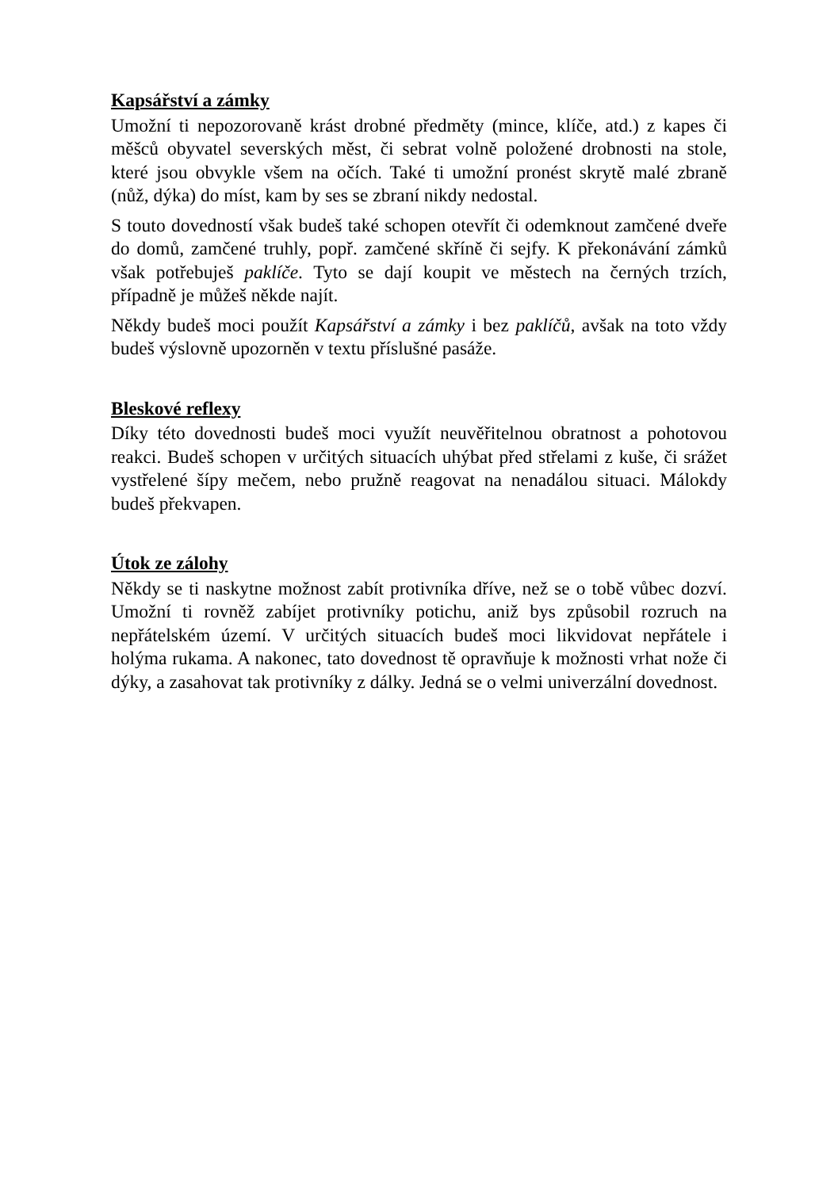Kapsářství a zámky
Umožní ti nepozorovaně krást drobné předměty (mince, klíče, atd.) z kapes či měšců obyvatel severských měst, či sebrat volně položené drobnosti na stole, které jsou obvykle všem na očích. Také ti umožní pronést skrytě malé zbraně (nůž, dýka) do míst, kam by ses se zbraní nikdy nedostal.
S touto dovedností však budeš také schopen otevřít či odemknout zamčené dveře do domů, zamčené truhly, popř. zamčené skříně či sejfy. K překonávání zámků však potřebuješ paklíče. Tyto se dají koupit ve městech na černých trzích, případně je můžeš někde najít.
Někdy budeš moci použít Kapsářství a zámky i bez paklíčů, avšak na toto vždy budeš výslovně upozorněn v textu příslušné pasáže.
Bleskové reflexy
Díky této dovednosti budeš moci využít neuvěřitelnou obratnost a pohotovou reakci. Budeš schopen v určitých situacích uhýbat před střelami z kuše, či srážet vystřelené šípy mečem, nebo pružně reagovat na nenadálou situaci. Málokdy budeš překvapen.
Útok ze zálohy
Někdy se ti naskytne možnost zabít protivníka dříve, než se o tobě vůbec dozví. Umožní ti rovněž zabíjet protivníky potichu, aniž bys způsobil rozruch na nepřátelském území. V určitých situacích budeš moci likvidovat nepřátele i holýma rukama. A nakonec, tato dovednost tě opravňuje k možnosti vrhat nože či dýky, a zasahovat tak protivníky z dálky. Jedná se o velmi univerzální dovednost.